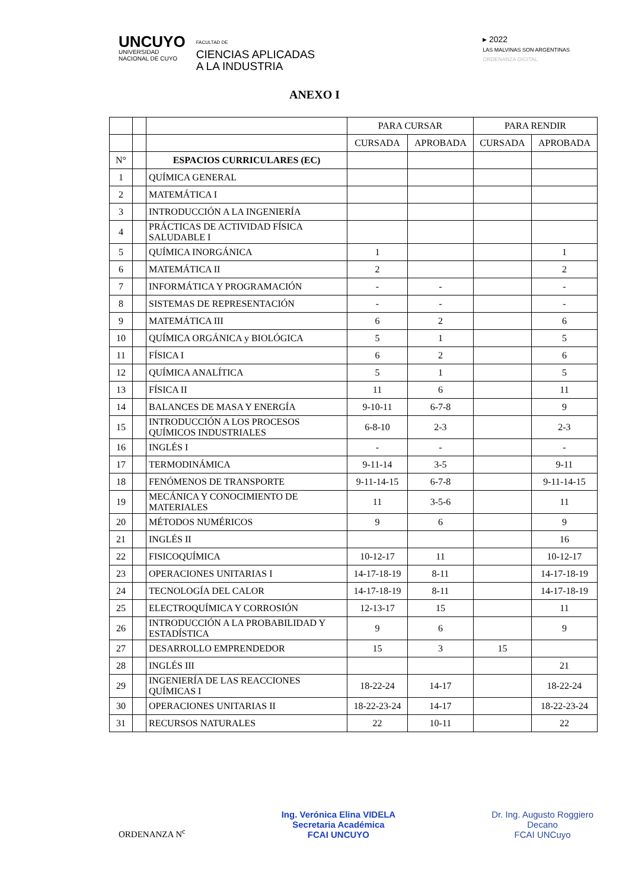UNCUYO
UNIVERSIDAD
NACIONAL DE CUYO
FACULTAD DE
CIENCIAS APLICADAS
A LA INDUSTRIA
▸ 2022
LAS MALVINAS SON ARGENTINAS
ORDENANZA DIGITAL
ANEXO I
| | | | PARA CURSAR | | PARA RENDIR | |
| --- | --- | --- | --- | --- | --- | --- |
| | | | CURSADA | APROBADA | CURSADA | APROBADA |
| N° | | ESPACIOS CURRICULARES (EC) | | | | |
| 1 | | QUÍMICA GENERAL | | | | |
| 2 | | MATEMÁTICA I | | | | |
| 3 | | INTRODUCCIÓN A LA INGENIERÍA | | | | |
| 4 | | PRÁCTICAS DE ACTIVIDAD FÍSICA SALUDABLE I | | | | |
| 5 | | QUÍMICA INORGÁNICA | 1 | | | 1 |
| 6 | | MATEMÁTICA II | 2 | | | 2 |
| 7 | | INFORMÁTICA Y PROGRAMACIÓN | - | - | | - |
| 8 | | SISTEMAS DE REPRESENTACIÓN | - | - | | - |
| 9 | | MATEMÁTICA III | 6 | 2 | | 6 |
| 10 | | QUÍMICA ORGÁNICA y BIOLÓGICA | 5 | 1 | | 5 |
| 11 | | FÍSICA I | 6 | 2 | | 6 |
| 12 | | QUÍMICA ANALÍTICA | 5 | 1 | | 5 |
| 13 | | FÍSICA II | 11 | 6 | | 11 |
| 14 | | BALANCES DE MASA Y ENERGÍA | 9-10-11 | 6-7-8 | | 9 |
| 15 | | INTRODUCCIÓN A LOS PROCESOS QUÍMICOS INDUSTRIALES | 6-8-10 | 2-3 | | 2-3 |
| 16 | | INGLÉS I | - | - | | - |
| 17 | | TERMODINÁMICA | 9-11-14 | 3-5 | | 9-11 |
| 18 | | FENÓMENOS DE TRANSPORTE | 9-11-14-15 | 6-7-8 | | 9-11-14-15 |
| 19 | | MECÁNICA Y CONOCIMIENTO DE MATERIALES | 11 | 3-5-6 | | 11 |
| 20 | | MÉTODOS NUMÉRICOS | 9 | 6 | | 9 |
| 21 | | INGLÉS II | | | | 16 |
| 22 | | FISICOQUÍMICA | 10-12-17 | 11 | | 10-12-17 |
| 23 | | OPERACIONES UNITARIAS I | 14-17-18-19 | 8-11 | | 14-17-18-19 |
| 24 | | TECNOLOGÍA DEL CALOR | 14-17-18-19 | 8-11 | | 14-17-18-19 |
| 25 | | ELECTROQUÍMICA Y CORROSIÓN | 12-13-17 | 15 | | 11 |
| 26 | | INTRODUCCIÓN A LA PROBABILIDAD Y ESTADÍSTICA | 9 | 6 | | 9 |
| 27 | | DESARROLLO EMPRENDEDOR | 15 | 3 | 15 | |
| 28 | | INGLÉS III | | | | 21 |
| 29 | | INGENIERÍA DE LAS REACCIONES QUÍMICAS I | 18-22-24 | 14-17 | | 18-22-24 |
| 30 | | OPERACIONES UNITARIAS II | 18-22-23-24 | 14-17 | | 18-22-23-24 |
| 31 | | RECURSOS NATURALES | 22 | 10-11 | | 22 |
ORDENANZA N<sup>c</sup> Ing. Verónica Elina VIDELA
Secretaria Académica
FCAI UNCUYO
Dr. Ing. Augusto Roggiero
Decano
FCAI UNCuyo